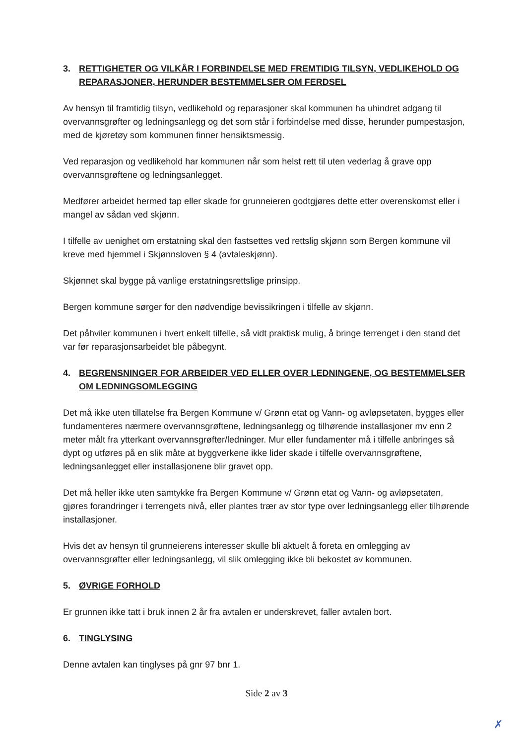3. RETTIGHETER OG VILKÅR I FORBINDELSE MED FREMTIDIG TILSYN, VEDLIKEHOLD OG REPARASJONER, HERUNDER BESTEMMELSER OM FERDSEL
Av hensyn til framtidig tilsyn, vedlikehold og reparasjoner skal kommunen ha uhindret adgang til overvannsgrøfter og ledningsanlegg og det som står i forbindelse med disse, herunder pumpestasjon, med de kjøretøy som kommunen finner hensiktsmessig.
Ved reparasjon og vedlikehold har kommunen når som helst rett til uten vederlag å grave opp overvannsgrøftene og ledningsanlegget.
Medfører arbeidet hermed tap eller skade for grunneieren godtgjøres dette etter overenskomst eller i mangel av sådan ved skjønn.
I tilfelle av uenighet om erstatning skal den fastsettes ved rettslig skjønn som Bergen kommune vil kreve med hjemmel i Skjønnsloven § 4 (avtaleskjønn).
Skjønnet skal bygge på vanlige erstatningsrettslige prinsipp.
Bergen kommune sørger for den nødvendige bevissikringen i tilfelle av skjønn.
Det påhviler kommunen i hvert enkelt tilfelle, så vidt praktisk mulig, å bringe terrenget i den stand det var før reparasjonsarbeidet ble påbegynt.
4. BEGRENSNINGER FOR ARBEIDER VED ELLER OVER LEDNINGENE, OG BESTEMMELSER OM LEDNINGSOMLEGGING
Det må ikke uten tillatelse fra Bergen Kommune v/ Grønn etat og Vann- og avløpsetaten, bygges eller fundamenteres nærmere overvannsgrøftene, ledningsanlegg og tilhørende installasjoner mv enn 2 meter målt fra ytterkant overvannsgrøfter/ledninger. Mur eller fundamenter må i tilfelle anbringes så dypt og utføres på en slik måte at byggverkene ikke lider skade i tilfelle overvannsgrøftene, ledningsanlegget eller installasjonene blir gravet opp.
Det må heller ikke uten samtykke fra Bergen Kommune v/ Grønn etat og Vann- og avløpsetaten, gjøres forandringer i terrengets nivå, eller plantes trær av stor type over ledningsanlegg eller tilhørende installasjoner.
Hvis det av hensyn til grunneierens interesser skulle bli aktuelt å foreta en omlegging av overvannsgrøfter eller ledningsanlegg, vil slik omlegging ikke bli bekostet av kommunen.
5. ØVRIGE FORHOLD
Er grunnen ikke tatt i bruk innen 2 år fra avtalen er underskrevet, faller avtalen bort.
6. TINGLYSING
Denne avtalen kan tinglyses på gnr 97 bnr 1.
Side 2 av 3
✗